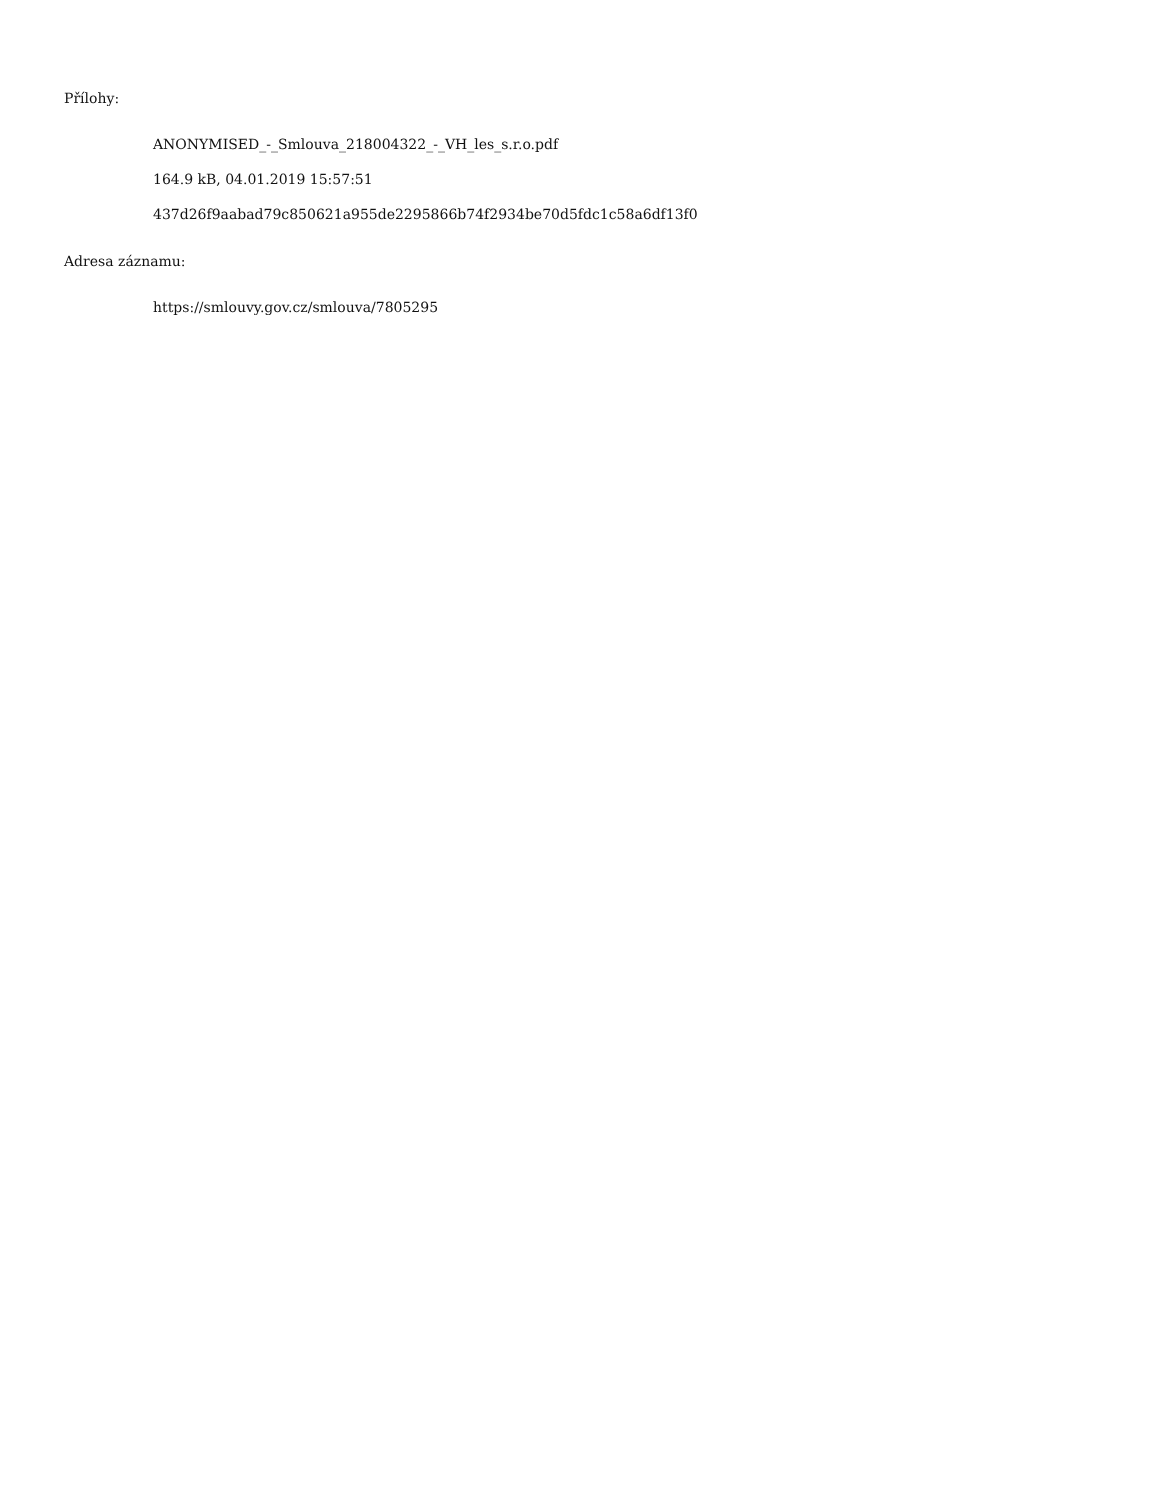Přílohy:
ANONYMISED_-_Smlouva_218004322_-_VH_les_s.r.o.pdf
164.9 kB, 04.01.2019 15:57:51
437d26f9aabad79c850621a955de2295866b74f2934be70d5fdc1c58a6df13f0
Adresa záznamu:
https://smlouvy.gov.cz/smlouva/7805295